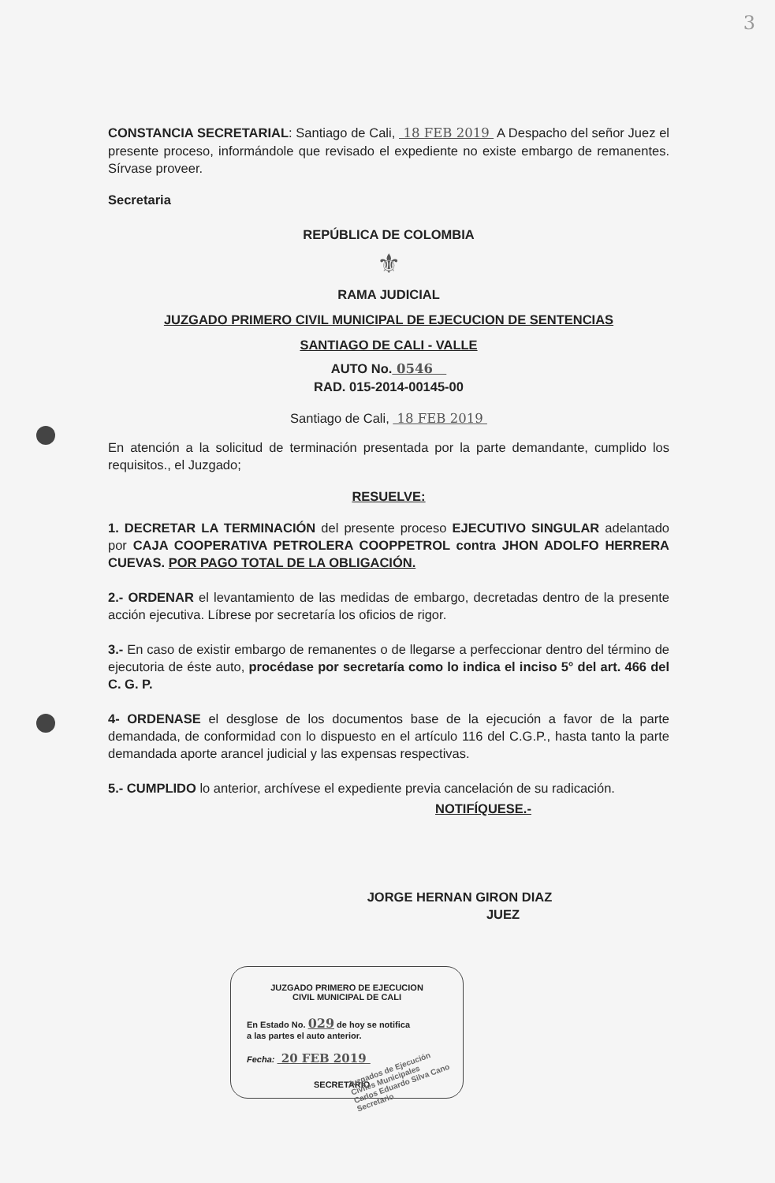3
CONSTANCIA SECRETARIAL: Santiago de Cali, 18 FEB 2019 A Despacho del señor Juez el presente proceso, informándole que revisado el expediente no existe embargo de remanentes. Sírvase proveer.
Secretaria
REPÚBLICA DE COLOMBIA
⚜
RAMA JUDICIAL
JUZGADO PRIMERO CIVIL MUNICIPAL DE EJECUCION DE SENTENCIAS
SANTIAGO DE CALI - VALLE
AUTO No. 0546
RAD. 015-2014-00145-00
Santiago de Cali, 18 FEB 2019
En atención a la solicitud de terminación presentada por la parte demandante, cumplido los requisitos., el Juzgado;
RESUELVE:
1. DECRETAR LA TERMINACIÓN del presente proceso EJECUTIVO SINGULAR adelantado por CAJA COOPERATIVA PETROLERA COOPPETROL contra JHON ADOLFO HERRERA CUEVAS. POR PAGO TOTAL DE LA OBLIGACIÓN.
2.- ORDENAR el levantamiento de las medidas de embargo, decretadas dentro de la presente acción ejecutiva. Líbrese por secretaría los oficios de rigor.
3.- En caso de existir embargo de remanentes o de llegarse a perfeccionar dentro del término de ejecutoria de éste auto, procédase por secretaría como lo indica el inciso 5° del art. 466 del C. G. P.
4- ORDENASE el desglose de los documentos base de la ejecución a favor de la parte demandada, de conformidad con lo dispuesto en el artículo 116 del C.G.P., hasta tanto la parte demandada aporte arancel judicial y las expensas respectivas.
5.- CUMPLIDO lo anterior, archívese el expediente previa cancelación de su radicación.
NOTIFÍQUESE.-
JORGE HERNAN GIRON DIAZ
JUEZ
JUZGADO PRIMERO DE EJECUCION
CIVIL MUNICIPAL DE CALI
En Estado No. 029 de hoy se notifica
a las partes el auto anterior.
Fecha: 20 FEB 2019
SECRETARIO
Juzgados de Ejecución Civiles Municipales
Carlos Eduardo Silva Cano
Secretario